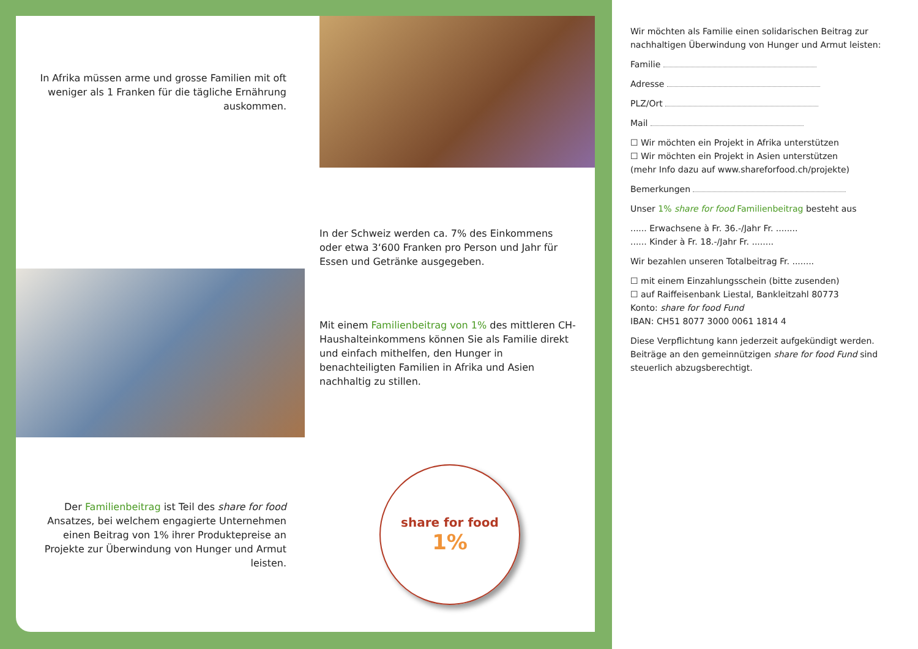In Afrika müssen arme und grosse Familien mit oft weniger als 1 Franken für die tägliche Ernährung auskommen.
In der Schweiz werden ca. 7% des Einkommens oder etwa 3‘600 Franken pro Person und Jahr für Essen und Getränke ausgegeben.
Mit einem Familienbeitrag von 1% des mittleren CH-Haushalteinkommens können Sie als Familie direkt und einfach mithelfen, den Hunger in benachteiligten Familien in Afrika und Asien nachhaltig zu stillen.
Der Familienbeitrag ist Teil des share for food Ansatzes, bei welchem engagierte Unternehmen einen Beitrag von 1% ihrer Produktepreise an Projekte zur Überwindung von Hunger und Armut leisten.
share for food
1%
Wir möchten als Familie einen solidarischen Beitrag zur nachhaltigen Überwindung von Hunger und Armut leisten:
Familie
Adresse
PLZ/Ort
Mail
☐ Wir möchten ein Projekt in Afrika unterstützen
☐ Wir möchten ein Projekt in Asien unterstützen
(mehr Info dazu auf www.shareforfood.ch/projekte)
Bemerkungen
Unser 1% share for food Familienbeitrag besteht aus
...... Erwachsene à Fr. 36.-/Jahr Fr. ........
...... Kinder à Fr. 18.-/Jahr Fr. ........
Wir bezahlen unseren Totalbeitrag Fr. ........
☐ mit einem Einzahlungsschein (bitte zusenden)
☐ auf Raiffeisenbank Liestal, Bankleitzahl 80773
Konto: share for food Fund
IBAN: CH51 8077 3000 0061 1814 4
Diese Verpflichtung kann jederzeit aufgekündigt werden. Beiträge an den gemeinnützigen share for food Fund sind steuerlich abzugsberechtigt.